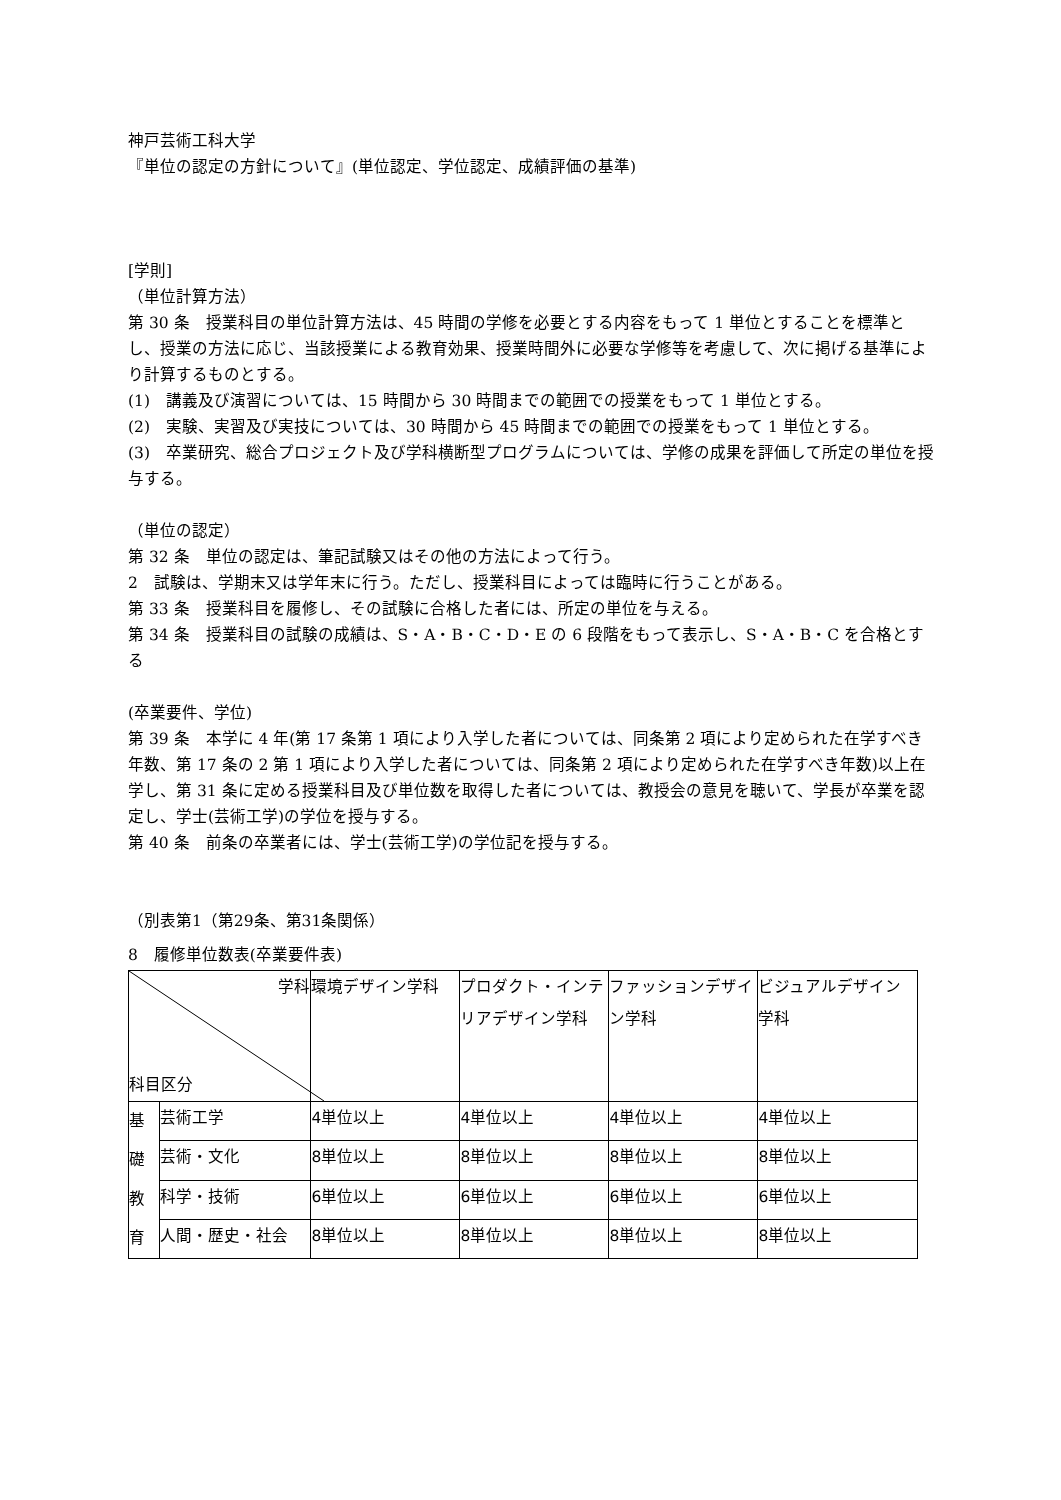神戸芸術工科大学
『単位の認定の方針について』(単位認定、学位認定、成績評価の基準)
[学則]
（単位計算方法）
第 30 条　授業科目の単位計算方法は、45 時間の学修を必要とする内容をもって 1 単位とすることを標準とし、授業の方法に応じ、当該授業による教育効果、授業時間外に必要な学修等を考慮して、次に掲げる基準により計算するものとする。
(1)　講義及び演習については、15 時間から 30 時間までの範囲での授業をもって 1 単位とする。
(2)　実験、実習及び実技については、30 時間から 45 時間までの範囲での授業をもって 1 単位とする。
(3)　卒業研究、総合プロジェクト及び学科横断型プログラムについては、学修の成果を評価して所定の単位を授与する。
（単位の認定）
第 32 条　単位の認定は、筆記試験又はその他の方法によって行う。
2　試験は、学期末又は学年末に行う。ただし、授業科目によっては臨時に行うことがある。
第 33 条　授業科目を履修し、その試験に合格した者には、所定の単位を与える。
第 34 条　授業科目の試験の成績は、S・A・B・C・D・E の 6 段階をもって表示し、S・A・B・C を合格とする
(卒業要件、学位)
第 39 条　本学に 4 年(第 17 条第 1 項により入学した者については、同条第 2 項により定められた在学すべき年数、第 17 条の 2 第 1 項により入学した者については、同条第 2 項により定められた在学すべき年数)以上在学し、第 31 条に定める授業科目及び単位数を取得した者については、教授会の意見を聴いて、学長が卒業を認定し、学士(芸術工学)の学位を授与する。
第 40 条　前条の卒業者には、学士(芸術工学)の学位記を授与する。
（別表第1（第29条、第31条関係）
8　履修単位数表(卒業要件表)
| 学科 科目区分 | | 環境デザイン学科 | プロダクト・インテリアデザイン学科 | ファッションデザイン学科 | ビジュアルデザイン学科 |
| 基 礎 教 育 | 芸術工学 | 4単位以上 | 4単位以上 | 4単位以上 | 4単位以上 |
| | 芸術・文化 | 8単位以上 | 8単位以上 | 8単位以上 | 8単位以上 |
| | 科学・技術 | 6単位以上 | 6単位以上 | 6単位以上 | 6単位以上 |
| | 人間・歴史・社会 | 8単位以上 | 8単位以上 | 8単位以上 | 8単位以上 |